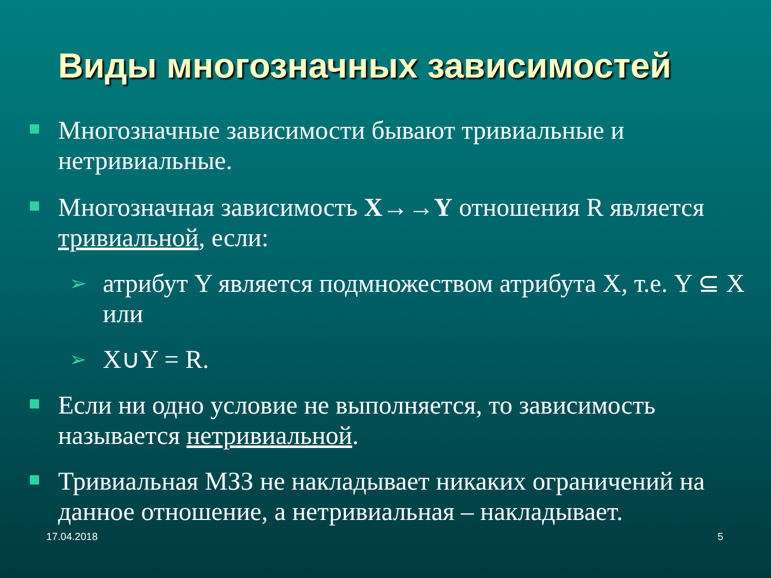Виды многозначных зависимостей
Многозначные зависимости бывают тривиальные и нетривиальные.
Многозначная зависимость X→→Y отношения R является тривиальной, если:
➢ атрибут Y является подмножеством атрибута X, т.е. Y ⊆ X или
➢ X∪Y = R.
Если ни одно условие не выполняется, то зависимость называется нетривиальной.
Тривиальная МЗЗ не накладывает никаких ограничений на данное отношение, а нетривиальная – накладывает.
17.04.2018 5